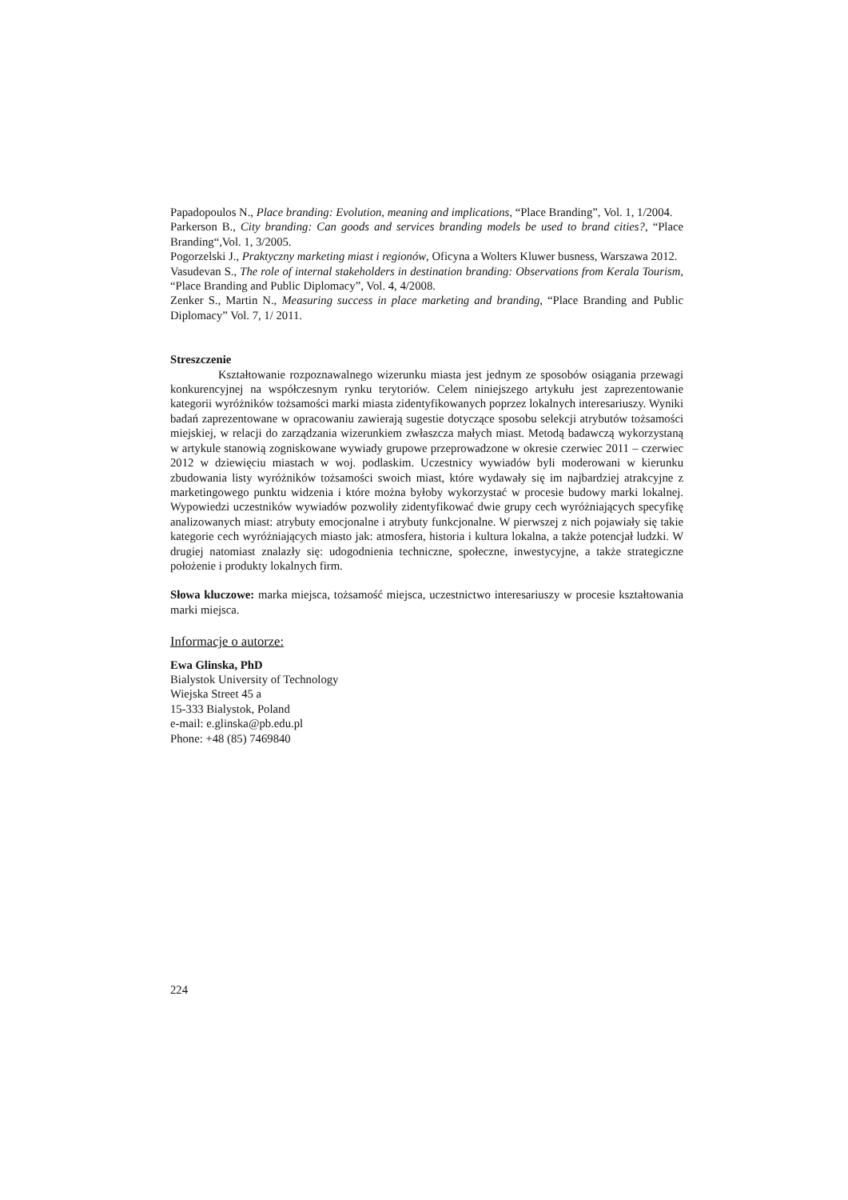Papadopoulos N., Place branding: Evolution, meaning and implications, “Place Branding”, Vol. 1, 1/2004.
Parkerson B., City branding: Can goods and services branding models be used to brand cities?, “Place Branding“,Vol. 1, 3/2005.
Pogorzelski J., Praktyczny marketing miast i regionów, Oficyna a Wolters Kluwer busness, Warszawa 2012.
Vasudevan S., The role of internal stakeholders in destination branding: Observations from Kerala Tourism, “Place Branding and Public Diplomacy”, Vol. 4, 4/2008.
Zenker S., Martin N., Measuring success in place marketing and branding, “Place Branding and Public Diplomacy” Vol. 7, 1/ 2011.
Streszczenie
Kształtowanie rozpoznawalnego wizerunku miasta jest jednym ze sposobów osiągania przewagi konkurencyjnej na współczesnym rynku terytoriów. Celem niniejszego artykułu jest zaprezentowanie kategorii wyróżników tożsamości marki miasta zidentyfikowanych poprzez lokalnych interesariuszy. Wyniki badań zaprezentowane w opracowaniu zawierają sugestie dotyczące sposobu selekcji atrybutów tożsamości miejskiej, w relacji do zarządzania wizerunkiem zwłaszcza małych miast. Metodą badawczą wykorzystaną w artykule stanowią zogniskowane wywiady grupowe przeprowadzone w okresie czerwiec 2011 – czerwiec 2012 w dziewięciu miastach w woj. podlaskim. Uczestnicy wywiadów byli moderowani w kierunku zbudowania listy wyróżników tożsamości swoich miast, które wydawały się im najbardziej atrakcyjne z marketingowego punktu widzenia i które można byłoby wykorzystać w procesie budowy marki lokalnej. Wypowiedzi uczestników wywiadów pozwoliły zidentyfikować dwie grupy cech wyróżniających specyfikę analizowanych miast: atrybuty emocjonalne i atrybuty funkcjonalne. W pierwszej z nich pojawiały się takie kategorie cech wyróżniających miasto jak: atmosfera, historia i kultura lokalna, a także potencjał ludzki. W drugiej natomiast znalazły się: udogodnienia techniczne, społeczne, inwestycyjne, a także strategiczne położenie i produkty lokalnych firm.
Słowa kluczowe: marka miejsca, tożsamość miejsca, uczestnictwo interesariuszy w procesie kształtowania marki miejsca.
Informacje o autorze:
Ewa Glinska, PhD
Bialystok University of Technology
Wiejska Street 45 a
15-333 Bialystok, Poland
e-mail: e.glinska@pb.edu.pl
Phone: +48 (85) 7469840
224